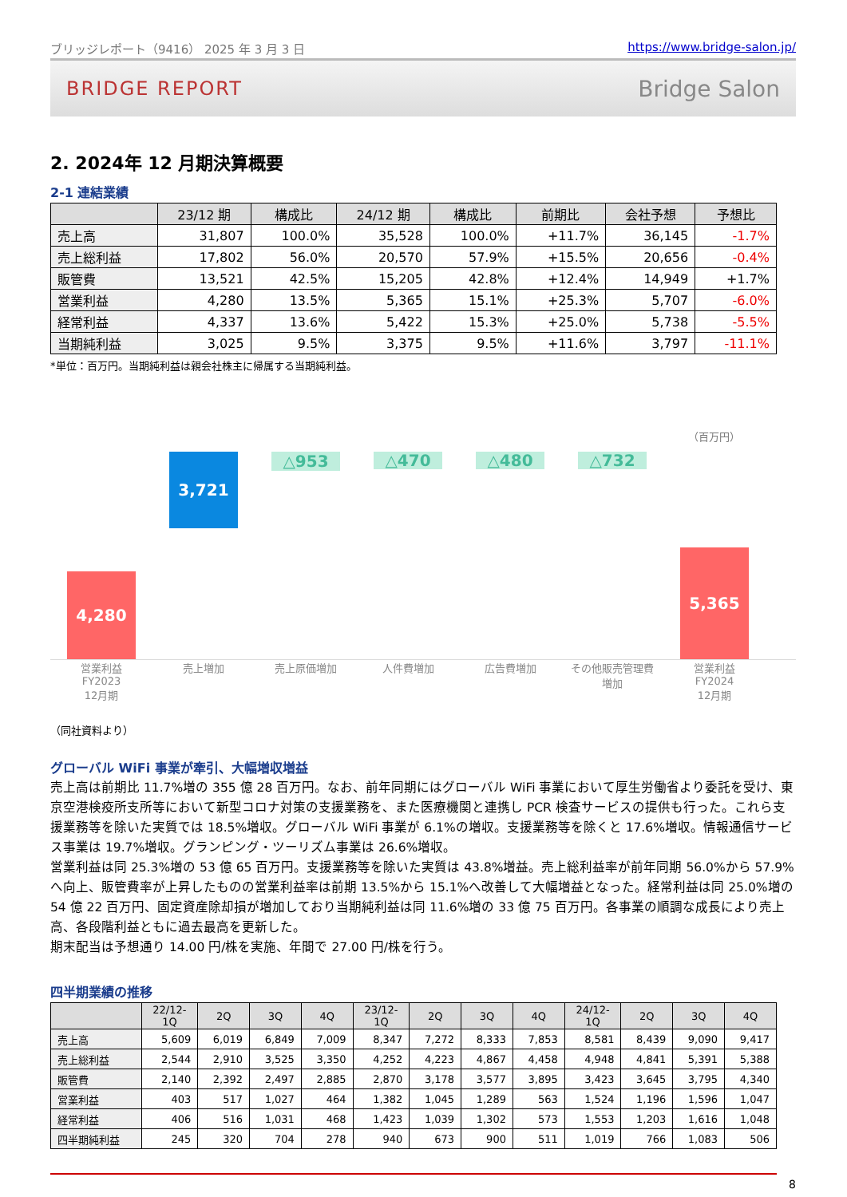ブリッジレポート（9416） 2025 年 3 月 3 日 https://www.bridge-salon.jp/
BRIDGE REPORT Bridge Salon
2. 2024年 12 月期決算概要
2-1 連結業績
| | 23/12 期 | 構成比 | 24/12 期 | 構成比 | 前期比 | 会社予想 | 予想比 |
| --- | --- | --- | --- | --- | --- | --- | --- |
| 売上高 | 31,807 | 100.0% | 35,528 | 100.0% | +11.7% | 36,145 | -1.7% |
| 売上総利益 | 17,802 | 56.0% | 20,570 | 57.9% | +15.5% | 20,656 | -0.4% |
| 販管費 | 13,521 | 42.5% | 15,205 | 42.8% | +12.4% | 14,949 | +1.7% |
| 営業利益 | 4,280 | 13.5% | 5,365 | 15.1% | +25.3% | 5,707 | -6.0% |
| 経常利益 | 4,337 | 13.6% | 5,422 | 15.3% | +25.0% | 5,738 | -5.5% |
| 当期純利益 | 3,025 | 9.5% | 3,375 | 9.5% | +11.6% | 3,797 | -11.1% |
*単位：百万円。当期純利益は親会社株主に帰属する当期純利益。
（百万円）
4,280
3,721
△953
△470
△480
△732
5,365
営業利益
FY2023
12月期
売上増加 売上原価増加 人件費増加 広告費増加 その他販売管理費
増加
営業利益
FY2024
12月期
（同社資料より）
グローバル WiFi 事業が牽引、大幅増収増益
売上高は前期比 11.7%増の 355 億 28 百万円。なお、前年同期にはグローバル WiFi 事業において厚生労働省より委託を受け、東京空港検疫所支所等において新型コロナ対策の支援業務を、また医療機関と連携し PCR 検査サービスの提供も行った。これら支援業務等を除いた実質では 18.5%増収。グローバル WiFi 事業が 6.1%の増収。支援業務等を除くと 17.6%増収。情報通信サービス事業は 19.7%増収。グランピング・ツーリズム事業は 26.6%増収。
営業利益は同 25.3%増の 53 億 65 百万円。支援業務等を除いた実質は 43.8%増益。売上総利益率が前年同期 56.0%から 57.9%へ向上、販管費率が上昇したものの営業利益率は前期 13.5%から 15.1%へ改善して大幅増益となった。経常利益は同 25.0%増の 54 億 22 百万円、固定資産除却損が増加しており当期純利益は同 11.6%増の 33 億 75 百万円。各事業の順調な成長により売上高、各段階利益ともに過去最高を更新した。
期末配当は予想通り 14.00 円/株を実施、年間で 27.00 円/株を行う。
四半期業績の推移
| | 22/12- 1Q | 2Q | 3Q | 4Q | 23/12- 1Q | 2Q | 3Q | 4Q | 24/12- 1Q | 2Q | 3Q | 4Q |
| --- | --- | --- | --- | --- | --- | --- | --- | --- | --- | --- | --- | --- |
| 売上高 | 5,609 | 6,019 | 6,849 | 7,009 | 8,347 | 7,272 | 8,333 | 7,853 | 8,581 | 8,439 | 9,090 | 9,417 |
| 売上総利益 | 2,544 | 2,910 | 3,525 | 3,350 | 4,252 | 4,223 | 4,867 | 4,458 | 4,948 | 4,841 | 5,391 | 5,388 |
| 販管費 | 2,140 | 2,392 | 2,497 | 2,885 | 2,870 | 3,178 | 3,577 | 3,895 | 3,423 | 3,645 | 3,795 | 4,340 |
| 営業利益 | 403 | 517 | 1,027 | 464 | 1,382 | 1,045 | 1,289 | 563 | 1,524 | 1,196 | 1,596 | 1,047 |
| 経常利益 | 406 | 516 | 1,031 | 468 | 1,423 | 1,039 | 1,302 | 573 | 1,553 | 1,203 | 1,616 | 1,048 |
| 四半期純利益 | 245 | 320 | 704 | 278 | 940 | 673 | 900 | 511 | 1,019 | 766 | 1,083 | 506 |
8